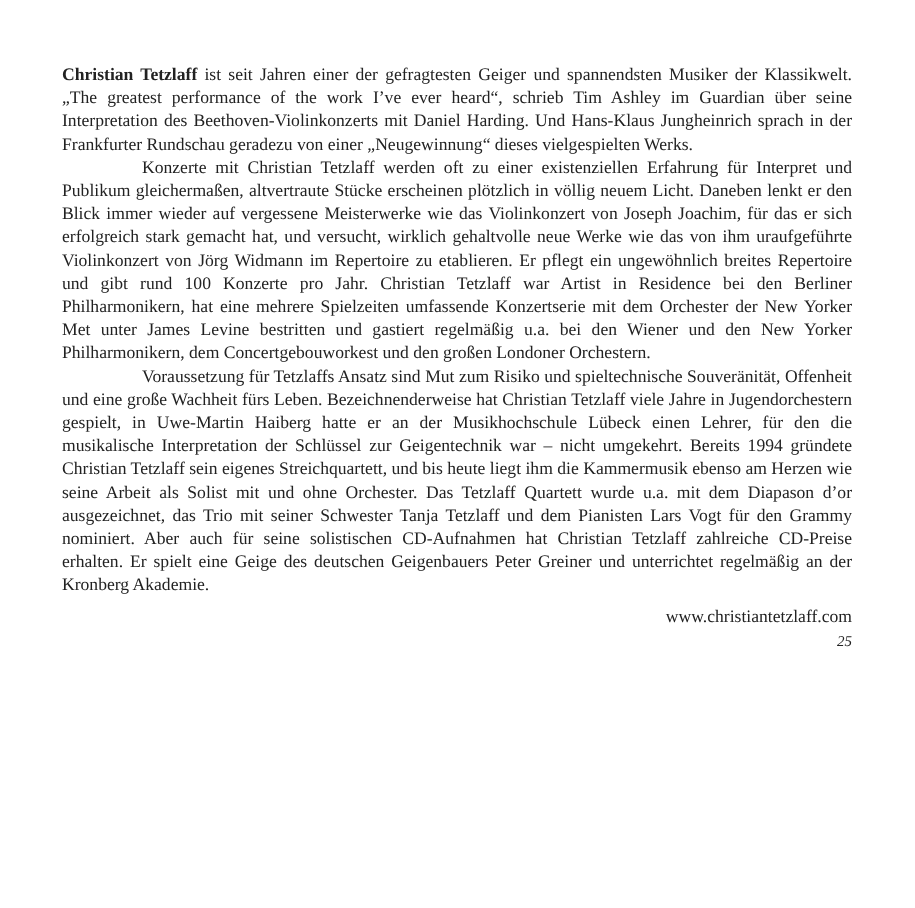Christian Tetzlaff ist seit Jahren einer der gefragtesten Geiger und spannendsten Musiker der Klassikwelt. „The greatest performance of the work I’ve ever heard“, schrieb Tim Ashley im Guardian über seine Interpretation des Beethoven-Violinkonzerts mit Daniel Harding. Und Hans-Klaus Jungheinrich sprach in der Frankfurter Rundschau geradezu von einer „Neugewinnung“ dieses vielgespielten Werks.
Konzerte mit Christian Tetzlaff werden oft zu einer existenziellen Erfahrung für Interpret und Publikum gleichermaßen, altvertraute Stücke erscheinen plötzlich in völlig neuem Licht. Daneben lenkt er den Blick immer wieder auf vergessene Meisterwerke wie das Violinkonzert von Joseph Joachim, für das er sich erfolgreich stark gemacht hat, und versucht, wirklich gehaltvolle neue Werke wie das von ihm uraufgeführte Violinkonzert von Jörg Widmann im Repertoire zu etablieren. Er pflegt ein ungewöhnlich breites Repertoire und gibt rund 100 Konzerte pro Jahr. Christian Tetzlaff war Artist in Residence bei den Berliner Philharmonikern, hat eine mehrere Spielzeiten umfassende Konzertserie mit dem Orchester der New Yorker Met unter James Levine bestritten und gastiert regelmäßig u.a. bei den Wiener und den New Yorker Philharmonikern, dem Concertgebouworkest und den großen Londoner Orchestern.
Voraussetzung für Tetzlaffs Ansatz sind Mut zum Risiko und spieltechnische Souveränität, Offenheit und eine große Wachheit fürs Leben. Bezeichnenderweise hat Christian Tetzlaff viele Jahre in Jugendorchestern gespielt, in Uwe-Martin Haiberg hatte er an der Musikhochschule Lübeck einen Lehrer, für den die musikalische Interpretation der Schlüssel zur Geigentechnik war – nicht umgekehrt. Bereits 1994 gründete Christian Tetzlaff sein eigenes Streichquartett, und bis heute liegt ihm die Kammermusik ebenso am Herzen wie seine Arbeit als Solist mit und ohne Orchester. Das Tetzlaff Quartett wurde u.a. mit dem Diapason d’or ausgezeichnet, das Trio mit seiner Schwester Tanja Tetzlaff und dem Pianisten Lars Vogt für den Grammy nominiert. Aber auch für seine solistischen CD-Aufnahmen hat Christian Tetzlaff zahlreiche CD-Preise erhalten. Er spielt eine Geige des deutschen Geigenbauers Peter Greiner und unterrichtet regelmäßig an der Kronberg Akademie.
www.christiantetzlaff.com
25